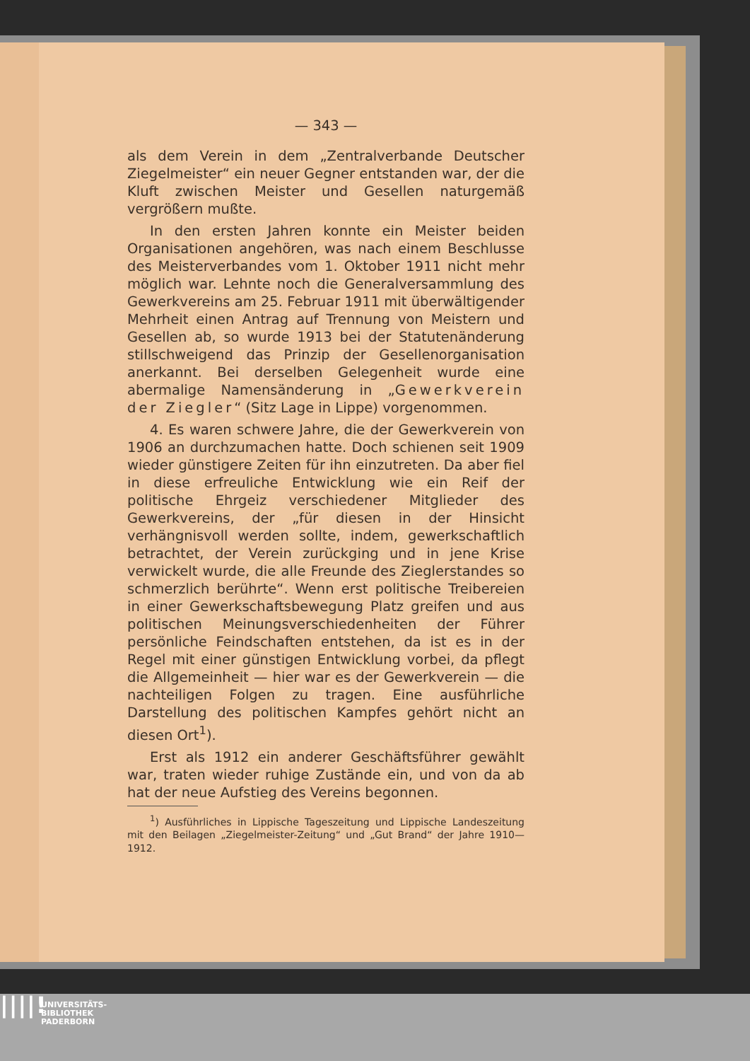— 343 —
als dem Verein in dem „Zentralverbande Deutscher Ziegelmeister“ ein neuer Gegner entstanden war, der die Kluft zwischen Meister und Gesellen naturgemäß vergrößern mußte.
In den ersten Jahren konnte ein Meister beiden Organisationen angehören, was nach einem Beschlusse des Meisterverbandes vom 1. Oktober 1911 nicht mehr möglich war. Lehnte noch die Generalversammlung des Gewerkvereins am 25. Februar 1911 mit überwältigender Mehrheit einen Antrag auf Trennung von Meistern und Gesellen ab, so wurde 1913 bei der Statutenänderung stillschweigend das Prinzip der Gesellenorganisation anerkannt. Bei derselben Gelegenheit wurde eine abermalige Namensänderung in „Gewerkverein der Ziegler“ (Sitz Lage in Lippe) vorgenommen.
4. Es waren schwere Jahre, die der Gewerkverein von 1906 an durchzumachen hatte. Doch schienen seit 1909 wieder günstigere Zeiten für ihn einzutreten. Da aber fiel in diese erfreuliche Entwicklung wie ein Reif der politische Ehrgeiz verschiedener Mitglieder des Gewerkvereins, der „für diesen in der Hinsicht verhängnisvoll werden sollte, indem, gewerkschaftlich betrachtet, der Verein zurückging und in jene Krise verwickelt wurde, die alle Freunde des Zieglerstandes so schmerzlich berührte“. Wenn erst politische Treibereien in einer Gewerkschaftsbewegung Platz greifen und aus politischen Meinungsverschiedenheiten der Führer persönliche Feindschaften entstehen, da ist es in der Regel mit einer günstigen Entwicklung vorbei, da pflegt die Allgemeinheit — hier war es der Gewerkverein — die nachteiligen Folgen zu tragen. Eine ausführliche Darstellung des politischen Kampfes gehört nicht an diesen Ort<sup>1</sup>).
Erst als 1912 ein anderer Geschäftsführer gewählt war, traten wieder ruhige Zustände ein, und von da ab hat der neue Aufstieg des Vereins begonnen.
<sup>1</sup>) Ausführliches in Lippische Tageszeitung und Lippische Landeszeitung mit den Beilagen „Ziegelmeister-Zeitung“ und „Gut Brand“ der Jahre 1910—1912.
||||!
UNIVERSITÄTS-
BIBLIOTHEK
PADERBORN